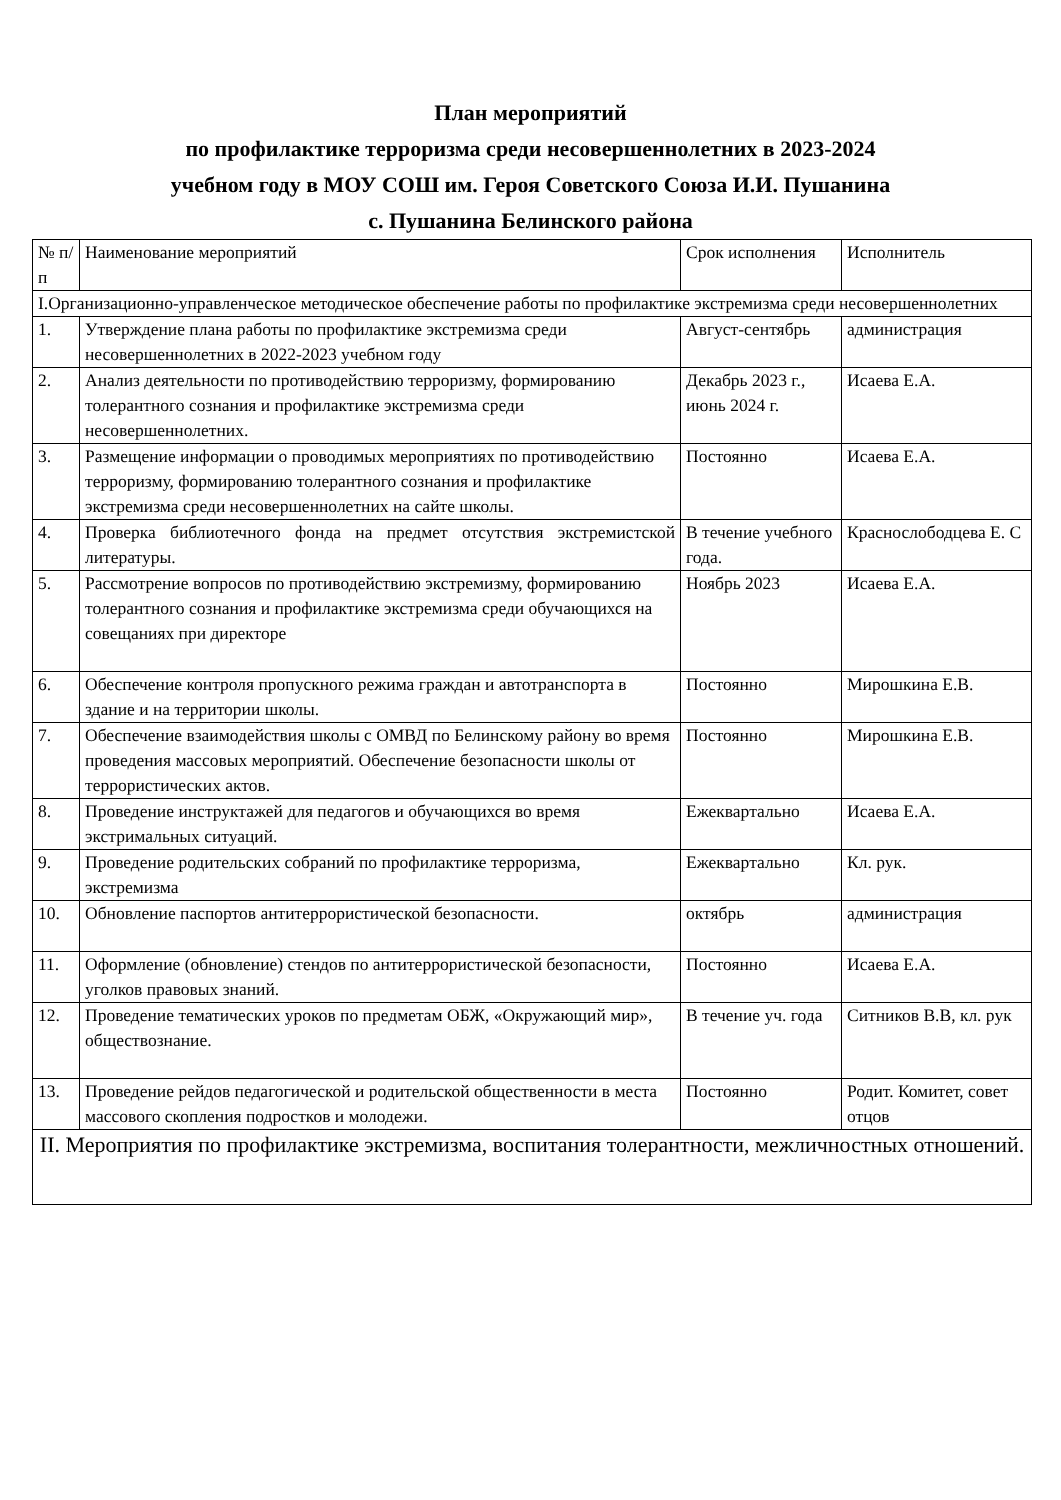План мероприятий
по профилактике терроризма среди несовершеннолетних в 2023-2024
учебном году в МОУ СОШ им. Героя Советского Союза И.И. Пушанина
с. Пушанина Белинского района
| № п/п | Наименование мероприятий | Срок исполнения | Исполнитель |
| --- | --- | --- | --- |
| I.Организационно-управленческое методическое обеспечение работы по профилактике экстремизма среди несовершеннолетних | | | |
| 1. | Утверждение плана работы по профилактике экстремизма среди несовершеннолетних в 2022-2023 учебном году | Август-сентябрь | администрация |
| 2. | Анализ деятельности по противодействию терроризму, формированию толерантного сознания и профилактике экстремизма среди несовершеннолетних. | Декабрь 2023 г., июнь 2024 г. | Исаева Е.А. |
| 3. | Размещение информации о проводимых мероприятиях по противодействию терроризму, формированию толерантного сознания и профилактике экстремизма среди несовершеннолетних на сайте школы. | Постоянно | Исаева Е.А. |
| 4. | Проверка библиотечного фонда на предмет отсутствия экстремистской литературы. | В течение учебного года. | Краснослободцева Е. С |
| 5. | Рассмотрение вопросов по противодействию экстремизму, формированию толерантного сознания и профилактике экстремизма среди обучающихся на совещаниях при директоре | Ноябрь 2023 | Исаева Е.А. |
| 6. | Обеспечение контроля пропускного режима граждан и автотранспорта в здание и на территории школы. | Постоянно | Мирошкина Е.В. |
| 7. | Обеспечение взаимодействия школы с ОМВД по Белинскому району во время проведения массовых мероприятий. Обеспечение безопасности школы от террористических актов. | Постоянно | Мирошкина Е.В. |
| 8. | Проведение инструктажей для педагогов и обучающихся во время экстримальных ситуаций. | Ежеквартально | Исаева Е.А. |
| 9. | Проведение родительских собраний по профилактике терроризма, экстремизма | Ежеквартально | Кл. рук. |
| 10. | Обновление паспортов антитеррористической безопасности. | октябрь | администрация |
| 11. | Оформление (обновление) стендов по антитеррористической безопасности, уголков правовых знаний. | Постоянно | Исаева Е.А. |
| 12. | Проведение тематических уроков по предметам ОБЖ, «Окружающий мир», обществознание. | В течение уч. года | Ситников В.В, кл. рук |
| 13. | Проведение рейдов педагогической и родительской общественности в места массового скопления подростков и молодежи. | Постоянно | Родит. Комитет, совет отцов |
| II. Мероприятия по профилактике экстремизма, воспитания толерантности, межличностных отношений. | | | |